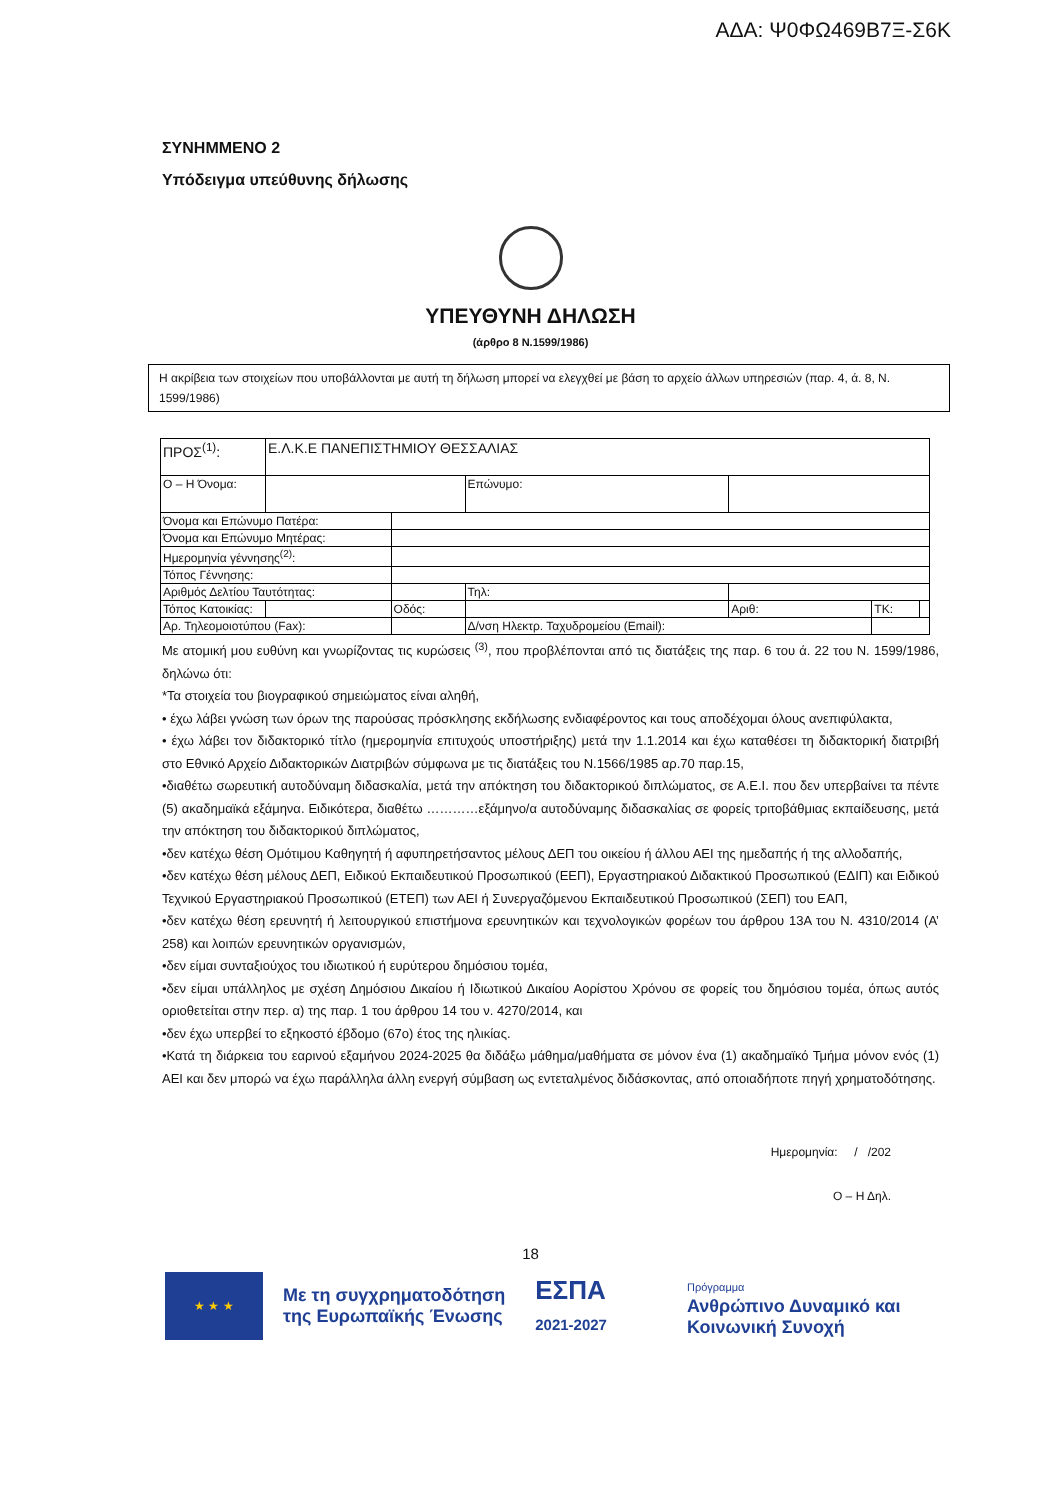ΑΔΑ: Ψ0ΦΩ469Β7Ξ-Σ6Κ
ΣΥΝΗΜΜΕΝΟ 2
Υπόδειγμα υπεύθυνης δήλωσης
ΥΠΕΥΘΥΝΗ ΔΗΛΩΣΗ
(άρθρο 8 Ν.1599/1986)
Η ακρίβεια των στοιχείων που υποβάλλονται με αυτή τη δήλωση μπορεί να ελεγχθεί με βάση το αρχείο άλλων υπηρεσιών (παρ. 4, ά. 8, Ν. 1599/1986)
| ΠΡΟΣ<sup>(1)</sup>: | Ε.Λ.Κ.Ε ΠΑΝΕΠΙΣΤΗΜΙΟΥ ΘΕΣΣΑΛΙΑΣ | | | | | | |
| Ο – Η Όνομα: | | | | Επώνυμο: | | | |
| Όνομα και Επώνυμο Πατέρα: | | | | | | | |
| Όνομα και Επώνυμο Μητέρας: | | | | | | | |
| Ημερομηνία γέννησης<sup>(2)</sup>: | | | | | | | |
| Τόπος Γέννησης: | | | | | | | |
| Αριθμός Δελτίου Ταυτότητας: | | | | Τηλ: | | | |
| Τόπος Κατοικίας: | | | Οδός: | | Αριθ: | ΤΚ: | |
| Αρ. Τηλεομοιοτύπου (Fax): | | | | Δ/νση Ηλεκτρ. Ταχυδρομείου (Email): | | | |
Με ατομική μου ευθύνη και γνωρίζοντας τις κυρώσεις <sup>(3)</sup>, που προβλέπονται από τις διατάξεις της παρ. 6 του ά. 22 του Ν. 1599/1986, δηλώνω ότι:
*Τα στοιχεία του βιογραφικού σημειώματος είναι αληθή,
• έχω λάβει γνώση των όρων της παρούσας πρόσκλησης εκδήλωσης ενδιαφέροντος και τους αποδέχομαι όλους ανεπιφύλακτα,
• έχω λάβει τον διδακτορικό τίτλο (ημερομηνία επιτυχούς υποστήριξης) μετά την 1.1.2014 και έχω καταθέσει τη διδακτορική διατριβή στο Εθνικό Αρχείο Διδακτορικών Διατριβών σύμφωνα με τις διατάξεις του Ν.1566/1985 αρ.70 παρ.15,
•διαθέτω σωρευτική αυτοδύναμη διδασκαλία, μετά την απόκτηση του διδακτορικού διπλώματος, σε Α.Ε.Ι. που δεν υπερβαίνει τα πέντε (5) ακαδημαϊκά εξάμηνα. Ειδικότερα, διαθέτω …………εξάμηνο/α αυτοδύναμης διδασκαλίας σε φορείς τριτοβάθμιας εκπαίδευσης, μετά την απόκτηση του διδακτορικού διπλώματος,
•δεν κατέχω θέση Ομότιμου Καθηγητή ή αφυπηρετήσαντος μέλους ΔΕΠ του οικείου ή άλλου ΑΕΙ της ημεδαπής ή της αλλοδαπής,
•δεν κατέχω θέση μέλους ΔΕΠ, Ειδικού Εκπαιδευτικού Προσωπικού (ΕΕΠ), Εργαστηριακού Διδακτικού Προσωπικού (ΕΔΙΠ) και Ειδικού Τεχνικού Εργαστηριακού Προσωπικού (ΕΤΕΠ) των ΑΕΙ ή Συνεργαζόμενου Εκπαιδευτικού Προσωπικού (ΣΕΠ) του ΕΑΠ,
•δεν κατέχω θέση ερευνητή ή λειτουργικού επιστήμονα ερευνητικών και τεχνολογικών φορέων του άρθρου 13Α του Ν. 4310/2014 (Α’ 258) και λοιπών ερευνητικών οργανισμών,
•δεν είμαι συνταξιούχος του ιδιωτικού ή ευρύτερου δημόσιου τομέα,
•δεν είμαι υπάλληλος με σχέση Δημόσιου Δικαίου ή Ιδιωτικού Δικαίου Αορίστου Χρόνου σε φορείς του δημόσιου τομέα, όπως αυτός οριοθετείται στην περ. α) της παρ. 1 του άρθρου 14 του ν. 4270/2014, και
•δεν έχω υπερβεί το εξηκοστό έβδομο (67ο) έτος της ηλικίας.
•Κατά τη διάρκεια του εαρινού εξαμήνου 2024-2025 θα διδάξω μάθημα/μαθήματα σε μόνον ένα (1) ακαδημαϊκό Τμήμα μόνον ενός (1) ΑΕΙ και δεν μπορώ να έχω παράλληλα άλλη ενεργή σύμβαση ως εντεταλμένος διδάσκοντας, από οποιαδήποτε πηγή χρηματοδότησης.
Ημερομηνία: / /202
Ο – Η Δηλ.
18
★ ★ ★
Με τη συγχρηματοδότηση
της Ευρωπαϊκής Ένωσης
ΕΣΠΑ
2021-2027
Πρόγραμμα
Ανθρώπινο Δυναμικό και
Κοινωνική Συνοχή